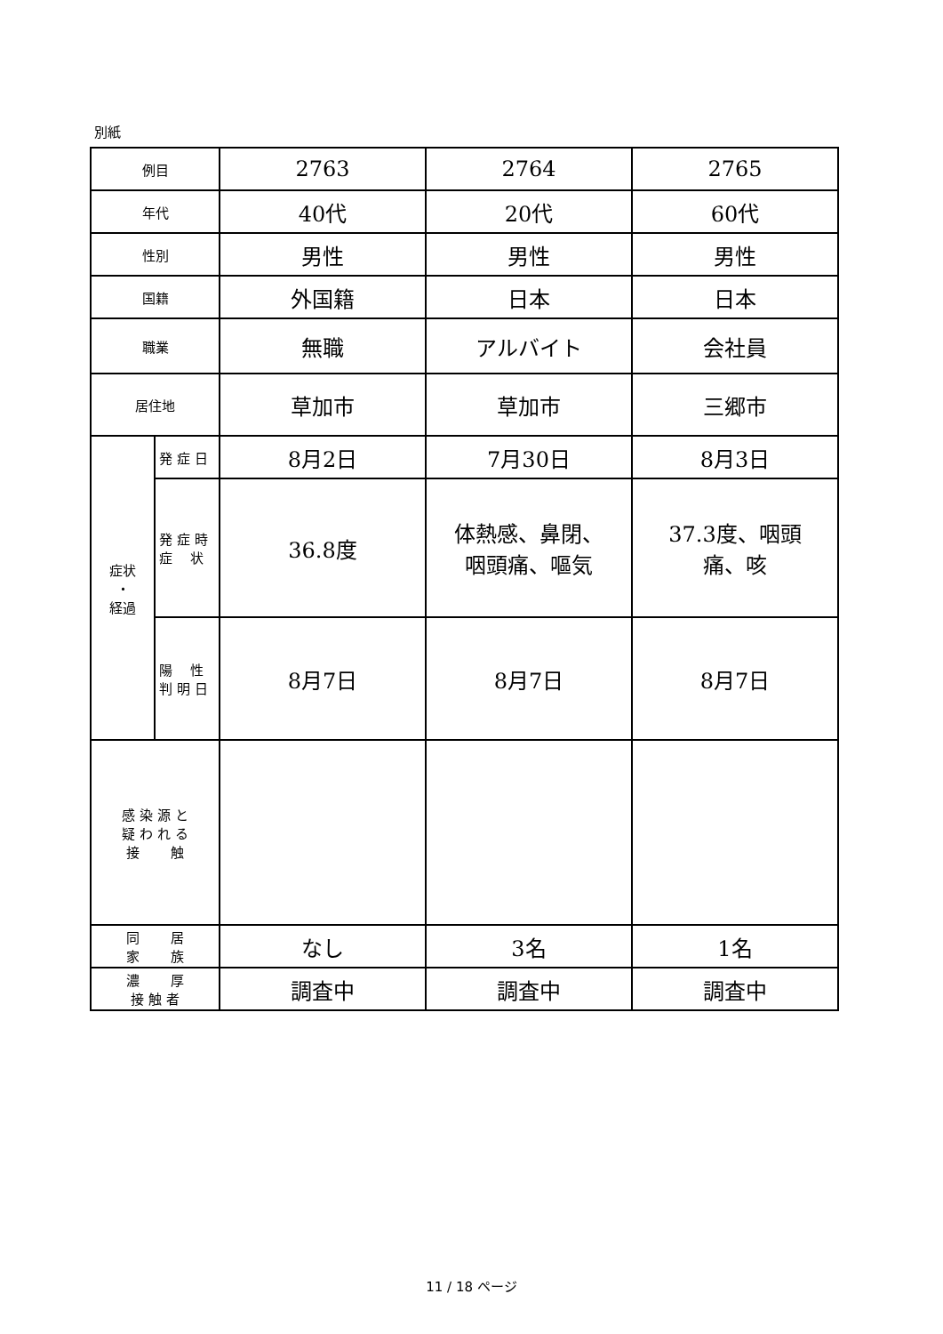別紙
| 例目 | | 2763 | 2764 | 2765 |
| 年代 | | 40代 | 20代 | 60代 |
| 性別 | | 男性 | 男性 | 男性 |
| 国籍 | | 外国籍 | 日本 | 日本 |
| 職業 | | 無職 | アルバイト | 会社員 |
| 居住地 | | 草加市 | 草加市 | 三郷市 |
| 症状 ・ 経過 | 発 症 日 | 8月2日 | 7月30日 | 8月3日 |
| | 発 症 時 症 状 | 36.8度 | 体熱感、鼻閉、 咽頭痛、嘔気 | 37.3度、咽頭 痛、咳 |
| | 陽 性 判 明 日 | 8月7日 | 8月7日 | 8月7日 |
| 感 染 源 と 疑 わ れ る 接 触 | | | | |
| 同 居 家 族 | | なし | 3名 | 1名 |
| 濃 厚 接 触 者 | | 調査中 | 調査中 | 調査中 |
11 / 18 ページ